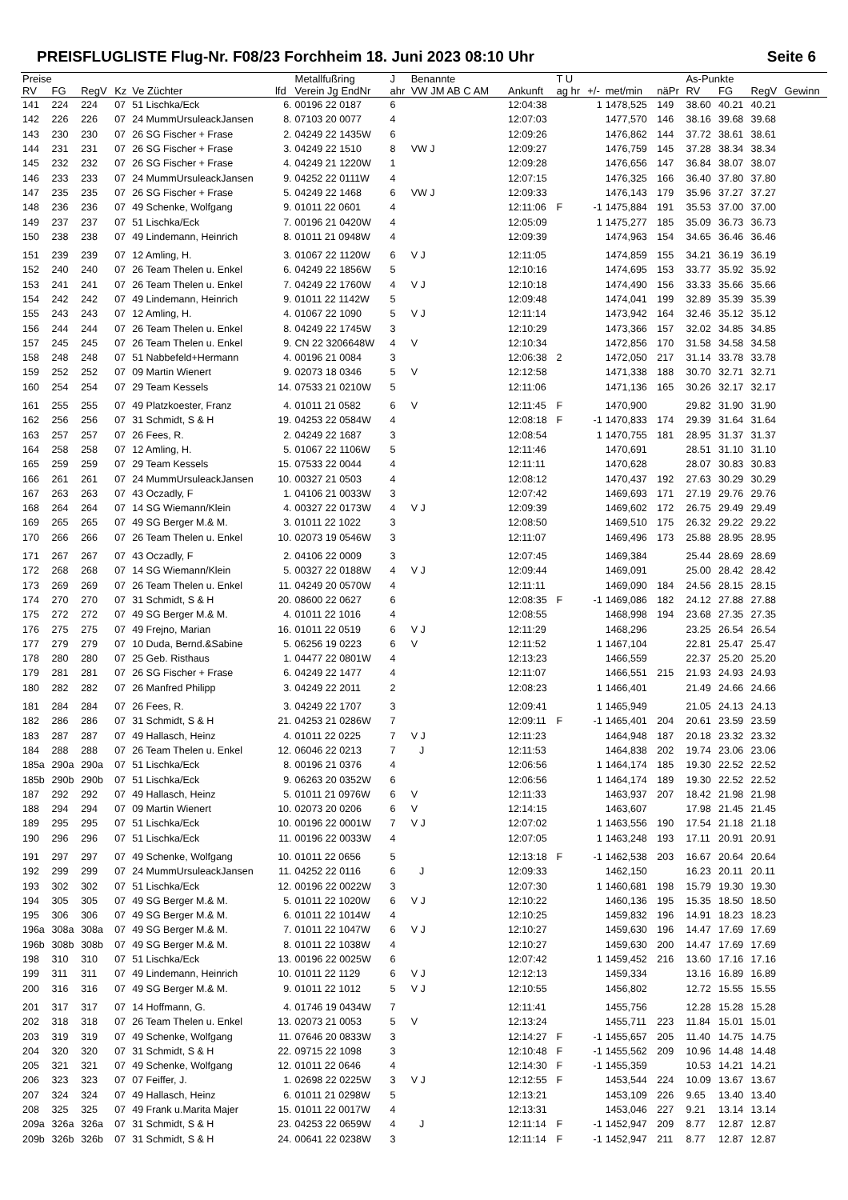PREISFLUGLISTE Flug-Nr. F08/23 Forchheim 18. Juni 2023 08:10 Uhr Seite 6
| Preise | | | | | | Metallfußring | J | Benannte | | | T U | | | | As-Punkte | | | |
| --- | --- | --- | --- | --- | --- | --- | --- | --- | --- | --- | --- | --- | --- | --- | --- | --- | --- | --- |
| RV | FG | RegV | Kz | Ve Züchter | lfd | Verein Jg EndNr | ahr | VW JM AB C AM | | Ankunft | ag hr | +/- | met/min | näPr | RV | FG | RegV | Gewinn |
| 141 | 224 | 224 | 07 | 51 Lischka/Eck | 6. | 00196 22 0187 | 6 | | | 12:04:38 | | 1 | 1478,525 | 149 | 38.60 | 40.21 | 40.21 | |
| 142 | 226 | 226 | 07 | 24 MummUrsuleackJansen | 8. | 07103 20 0077 | 4 | | | 12:07:03 | | | 1477,570 | 146 | 38.16 | 39.68 | 39.68 | |
| 143 | 230 | 230 | 07 | 26 SG Fischer + Frase | 2. | 04249 22 1435W | 6 | | | 12:09:26 | | | 1476,862 | 144 | 37.72 | 38.61 | 38.61 | |
| 144 | 231 | 231 | 07 | 26 SG Fischer + Frase | 3. | 04249 22 1510 | 8 | VW J | | 12:09:27 | | | 1476,759 | 145 | 37.28 | 38.34 | 38.34 | |
| 145 | 232 | 232 | 07 | 26 SG Fischer + Frase | 4. | 04249 21 1220W | 1 | | | 12:09:28 | | | 1476,656 | 147 | 36.84 | 38.07 | 38.07 | |
| 146 | 233 | 233 | 07 | 24 MummUrsuleackJansen | 9. | 04252 22 0111W | 4 | | | 12:07:15 | | | 1476,325 | 166 | 36.40 | 37.80 | 37.80 | |
| 147 | 235 | 235 | 07 | 26 SG Fischer + Frase | 5. | 04249 22 1468 | 6 | VW J | | 12:09:33 | | | 1476,143 | 179 | 35.96 | 37.27 | 37.27 | |
| 148 | 236 | 236 | 07 | 49 Schenke, Wolfgang | 9. | 01011 22 0601 | 4 | | | 12:11:06 | F | -1 | 1475,884 | 191 | 35.53 | 37.00 | 37.00 | |
| 149 | 237 | 237 | 07 | 51 Lischka/Eck | 7. | 00196 21 0420W | 4 | | | 12:05:09 | | 1 | 1475,277 | 185 | 35.09 | 36.73 | 36.73 | |
| 150 | 238 | 238 | 07 | 49 Lindemann, Heinrich | 8. | 01011 21 0948W | 4 | | | 12:09:39 | | | 1474,963 | 154 | 34.65 | 36.46 | 36.46 | |
| 151 | 239 | 239 | 07 | 12 Amling, H. | 3. | 01067 22 1120W | 6 | V J | | 12:11:05 | | | 1474,859 | 155 | 34.21 | 36.19 | 36.19 | |
| 152 | 240 | 240 | 07 | 26 Team Thelen u. Enkel | 6. | 04249 22 1856W | 5 | | | 12:10:16 | | | 1474,695 | 153 | 33.77 | 35.92 | 35.92 | |
| 153 | 241 | 241 | 07 | 26 Team Thelen u. Enkel | 7. | 04249 22 1760W | 4 | V J | | 12:10:18 | | | 1474,490 | 156 | 33.33 | 35.66 | 35.66 | |
| 154 | 242 | 242 | 07 | 49 Lindemann, Heinrich | 9. | 01011 22 1142W | 5 | | | 12:09:48 | | | 1474,041 | 199 | 32.89 | 35.39 | 35.39 | |
| 155 | 243 | 243 | 07 | 12 Amling, H. | 4. | 01067 22 1090 | 5 | V J | | 12:11:14 | | | 1473,942 | 164 | 32.46 | 35.12 | 35.12 | |
| 156 | 244 | 244 | 07 | 26 Team Thelen u. Enkel | 8. | 04249 22 1745W | 3 | | | 12:10:29 | | | 1473,366 | 157 | 32.02 | 34.85 | 34.85 | |
| 157 | 245 | 245 | 07 | 26 Team Thelen u. Enkel | 9. | CN 22 3206648W | 4 | V | | 12:10:34 | | | 1472,856 | 170 | 31.58 | 34.58 | 34.58 | |
| 158 | 248 | 248 | 07 | 51 Nabbefeld+Hermann | 4. | 00196 21 0084 | 3 | | | 12:06:38 | 2 | | 1472,050 | 217 | 31.14 | 33.78 | 33.78 | |
| 159 | 252 | 252 | 07 | 09 Martin Wienert | 9. | 02073 18 0346 | 5 | V | | 12:12:58 | | | 1471,338 | 188 | 30.70 | 32.71 | 32.71 | |
| 160 | 254 | 254 | 07 | 29 Team Kessels | 14. | 07533 21 0210W | 5 | | | 12:11:06 | | | 1471,136 | 165 | 30.26 | 32.17 | 32.17 | |
| 161 | 255 | 255 | 07 | 49 Platzkoester, Franz | 4. | 01011 21 0582 | 6 | V | | 12:11:45 | F | | 1470,900 | | 29.82 | 31.90 | 31.90 | |
| 162 | 256 | 256 | 07 | 31 Schmidt, S & H | 19. | 04253 22 0584W | 4 | | | 12:08:18 | F | -1 | 1470,833 | 174 | 29.39 | 31.64 | 31.64 | |
| 163 | 257 | 257 | 07 | 26 Fees, R. | 2. | 04249 22 1687 | 3 | | | 12:08:54 | | 1 | 1470,755 | 181 | 28.95 | 31.37 | 31.37 | |
| 164 | 258 | 258 | 07 | 12 Amling, H. | 5. | 01067 22 1106W | 5 | | | 12:11:46 | | | 1470,691 | | 28.51 | 31.10 | 31.10 | |
| 165 | 259 | 259 | 07 | 29 Team Kessels | 15. | 07533 22 0044 | 4 | | | 12:11:11 | | | 1470,628 | | 28.07 | 30.83 | 30.83 | |
| 166 | 261 | 261 | 07 | 24 MummUrsuleackJansen | 10. | 00327 21 0503 | 4 | | | 12:08:12 | | | 1470,437 | 192 | 27.63 | 30.29 | 30.29 | |
| 167 | 263 | 263 | 07 | 43 Oczadly, F | 1. | 04106 21 0033W | 3 | | | 12:07:42 | | | 1469,693 | 171 | 27.19 | 29.76 | 29.76 | |
| 168 | 264 | 264 | 07 | 14 SG Wiemann/Klein | 4. | 00327 22 0173W | 4 | V J | | 12:09:39 | | | 1469,602 | 172 | 26.75 | 29.49 | 29.49 | |
| 169 | 265 | 265 | 07 | 49 SG Berger M.& M. | 3. | 01011 22 1022 | 3 | | | 12:08:50 | | | 1469,510 | 175 | 26.32 | 29.22 | 29.22 | |
| 170 | 266 | 266 | 07 | 26 Team Thelen u. Enkel | 10. | 02073 19 0546W | 3 | | | 12:11:07 | | | 1469,496 | 173 | 25.88 | 28.95 | 28.95 | |
| 171 | 267 | 267 | 07 | 43 Oczadly, F | 2. | 04106 22 0009 | 3 | | | 12:07:45 | | | 1469,384 | | 25.44 | 28.69 | 28.69 | |
| 172 | 268 | 268 | 07 | 14 SG Wiemann/Klein | 5. | 00327 22 0188W | 4 | V J | | 12:09:44 | | | 1469,091 | | 25.00 | 28.42 | 28.42 | |
| 173 | 269 | 269 | 07 | 26 Team Thelen u. Enkel | 11. | 04249 20 0570W | 4 | | | 12:11:11 | | | 1469,090 | 184 | 24.56 | 28.15 | 28.15 | |
| 174 | 270 | 270 | 07 | 31 Schmidt, S & H | 20. | 08600 22 0627 | 6 | | | 12:08:35 | F | -1 | 1469,086 | 182 | 24.12 | 27.88 | 27.88 | |
| 175 | 272 | 272 | 07 | 49 SG Berger M.& M. | 4. | 01011 22 1016 | 4 | | | 12:08:55 | | | 1468,998 | 194 | 23.68 | 27.35 | 27.35 | |
| 176 | 275 | 275 | 07 | 49 Frejno, Marian | 16. | 01011 22 0519 | 6 | V J | | 12:11:29 | | | 1468,296 | | 23.25 | 26.54 | 26.54 | |
| 177 | 279 | 279 | 07 | 10 Duda, Bernd.&Sabine | 5. | 06256 19 0223 | 6 | V | | 12:11:52 | | 1 | 1467,104 | | 22.81 | 25.47 | 25.47 | |
| 178 | 280 | 280 | 07 | 25 Geb. Risthaus | 1. | 04477 22 0801W | 4 | | | 12:13:23 | | | 1466,559 | | 22.37 | 25.20 | 25.20 | |
| 179 | 281 | 281 | 07 | 26 SG Fischer + Frase | 6. | 04249 22 1477 | 4 | | | 12:11:07 | | | 1466,551 | 215 | 21.93 | 24.93 | 24.93 | |
| 180 | 282 | 282 | 07 | 26 Manfred Philipp | 3. | 04249 22 2011 | 2 | | | 12:08:23 | | 1 | 1466,401 | | 21.49 | 24.66 | 24.66 | |
| 181 | 284 | 284 | 07 | 26 Fees, R. | 3. | 04249 22 1707 | 3 | | | 12:09:41 | | 1 | 1465,949 | | 21.05 | 24.13 | 24.13 | |
| 182 | 286 | 286 | 07 | 31 Schmidt, S & H | 21. | 04253 21 0286W | 7 | | | 12:09:11 | F | -1 | 1465,401 | 204 | 20.61 | 23.59 | 23.59 | |
| 183 | 287 | 287 | 07 | 49 Hallasch, Heinz | 4. | 01011 22 0225 | 7 | V J | | 12:11:23 | | | 1464,948 | 187 | 20.18 | 23.32 | 23.32 | |
| 184 | 288 | 288 | 07 | 26 Team Thelen u. Enkel | 12. | 06046 22 0213 | 7 | J | | 12:11:53 | | | 1464,838 | 202 | 19.74 | 23.06 | 23.06 | |
| 185a | 290a | 290a | 07 | 51 Lischka/Eck | 8. | 00196 21 0376 | 4 | | | 12:06:56 | | 1 | 1464,174 | 185 | 19.30 | 22.52 | 22.52 | |
| 185b | 290b | 290b | 07 | 51 Lischka/Eck | 9. | 06263 20 0352W | 6 | | | 12:06:56 | | 1 | 1464,174 | 189 | 19.30 | 22.52 | 22.52 | |
| 187 | 292 | 292 | 07 | 49 Hallasch, Heinz | 5. | 01011 21 0976W | 6 | V | | 12:11:33 | | | 1463,937 | 207 | 18.42 | 21.98 | 21.98 | |
| 188 | 294 | 294 | 07 | 09 Martin Wienert | 10. | 02073 20 0206 | 6 | V | | 12:14:15 | | | 1463,607 | | 17.98 | 21.45 | 21.45 | |
| 189 | 295 | 295 | 07 | 51 Lischka/Eck | 10. | 00196 22 0001W | 7 | V J | | 12:07:02 | | 1 | 1463,556 | 190 | 17.54 | 21.18 | 21.18 | |
| 190 | 296 | 296 | 07 | 51 Lischka/Eck | 11. | 00196 22 0033W | 4 | | | 12:07:05 | | 1 | 1463,248 | 193 | 17.11 | 20.91 | 20.91 | |
| 191 | 297 | 297 | 07 | 49 Schenke, Wolfgang | 10. | 01011 22 0656 | 5 | | | 12:13:18 | F | -1 | 1462,538 | 203 | 16.67 | 20.64 | 20.64 | |
| 192 | 299 | 299 | 07 | 24 MummUrsuleackJansen | 11. | 04252 22 0116 | 6 | J | | 12:09:33 | | | 1462,150 | | 16.23 | 20.11 | 20.11 | |
| 193 | 302 | 302 | 07 | 51 Lischka/Eck | 12. | 00196 22 0022W | 3 | | | 12:07:30 | | 1 | 1460,681 | 198 | 15.79 | 19.30 | 19.30 | |
| 194 | 305 | 305 | 07 | 49 SG Berger M.& M. | 5. | 01011 22 1020W | 6 | V J | | 12:10:22 | | | 1460,136 | 195 | 15.35 | 18.50 | 18.50 | |
| 195 | 306 | 306 | 07 | 49 SG Berger M.& M. | 6. | 01011 22 1014W | 4 | | | 12:10:25 | | | 1459,832 | 196 | 14.91 | 18.23 | 18.23 | |
| 196a | 308a | 308a | 07 | 49 SG Berger M.& M. | 7. | 01011 22 1047W | 6 | V J | | 12:10:27 | | | 1459,630 | 196 | 14.47 | 17.69 | 17.69 | |
| 196b | 308b | 308b | 07 | 49 SG Berger M.& M. | 8. | 01011 22 1038W | 4 | | | 12:10:27 | | | 1459,630 | 200 | 14.47 | 17.69 | 17.69 | |
| 198 | 310 | 310 | 07 | 51 Lischka/Eck | 13. | 00196 22 0025W | 6 | | | 12:07:42 | | 1 | 1459,452 | 216 | 13.60 | 17.16 | 17.16 | |
| 199 | 311 | 311 | 07 | 49 Lindemann, Heinrich | 10. | 01011 22 1129 | 6 | V J | | 12:12:13 | | | 1459,334 | | 13.16 | 16.89 | 16.89 | |
| 200 | 316 | 316 | 07 | 49 SG Berger M.& M. | 9. | 01011 22 1012 | 5 | V J | | 12:10:55 | | | 1456,802 | | 12.72 | 15.55 | 15.55 | |
| 201 | 317 | 317 | 07 | 14 Hoffmann, G. | 4. | 01746 19 0434W | 7 | | | 12:11:41 | | | 1455,756 | | 12.28 | 15.28 | 15.28 | |
| 202 | 318 | 318 | 07 | 26 Team Thelen u. Enkel | 13. | 02073 21 0053 | 5 | V | | 12:13:24 | | | 1455,711 | 223 | 11.84 | 15.01 | 15.01 | |
| 203 | 319 | 319 | 07 | 49 Schenke, Wolfgang | 11. | 07646 20 0833W | 3 | | | 12:14:27 | F | -1 | 1455,657 | 205 | 11.40 | 14.75 | 14.75 | |
| 204 | 320 | 320 | 07 | 31 Schmidt, S & H | 22. | 09715 22 1098 | 3 | | | 12:10:48 | F | -1 | 1455,562 | 209 | 10.96 | 14.48 | 14.48 | |
| 205 | 321 | 321 | 07 | 49 Schenke, Wolfgang | 12. | 01011 22 0646 | 4 | | | 12:14:30 | F | -1 | 1455,359 | | 10.53 | 14.21 | 14.21 | |
| 206 | 323 | 323 | 07 | 07 Feiffer, J. | 1. | 02698 22 0225W | 3 | V J | | 12:12:55 | F | | 1453,544 | 224 | 10.09 | 13.67 | 13.67 | |
| 207 | 324 | 324 | 07 | 49 Hallasch, Heinz | 6. | 01011 21 0298W | 5 | | | 12:13:21 | | | 1453,109 | 226 | 9.65 | 13.40 | 13.40 | |
| 208 | 325 | 325 | 07 | 49 Frank u.Marita Majer | 15. | 01011 22 0017W | 4 | | | 12:13:31 | | | 1453,046 | 227 | 9.21 | 13.14 | 13.14 | |
| 209a | 326a | 326a | 07 | 31 Schmidt, S & H | 23. | 04253 22 0659W | 4 | J | | 12:11:14 | F | -1 | 1452,947 | 209 | 8.77 | 12.87 | 12.87 | |
| 209b | 326b | 326b | 07 | 31 Schmidt, S & H | 24. | 00641 22 0238W | 3 | | | 12:11:14 | F | -1 | 1452,947 | 211 | 8.77 | 12.87 | 12.87 | |